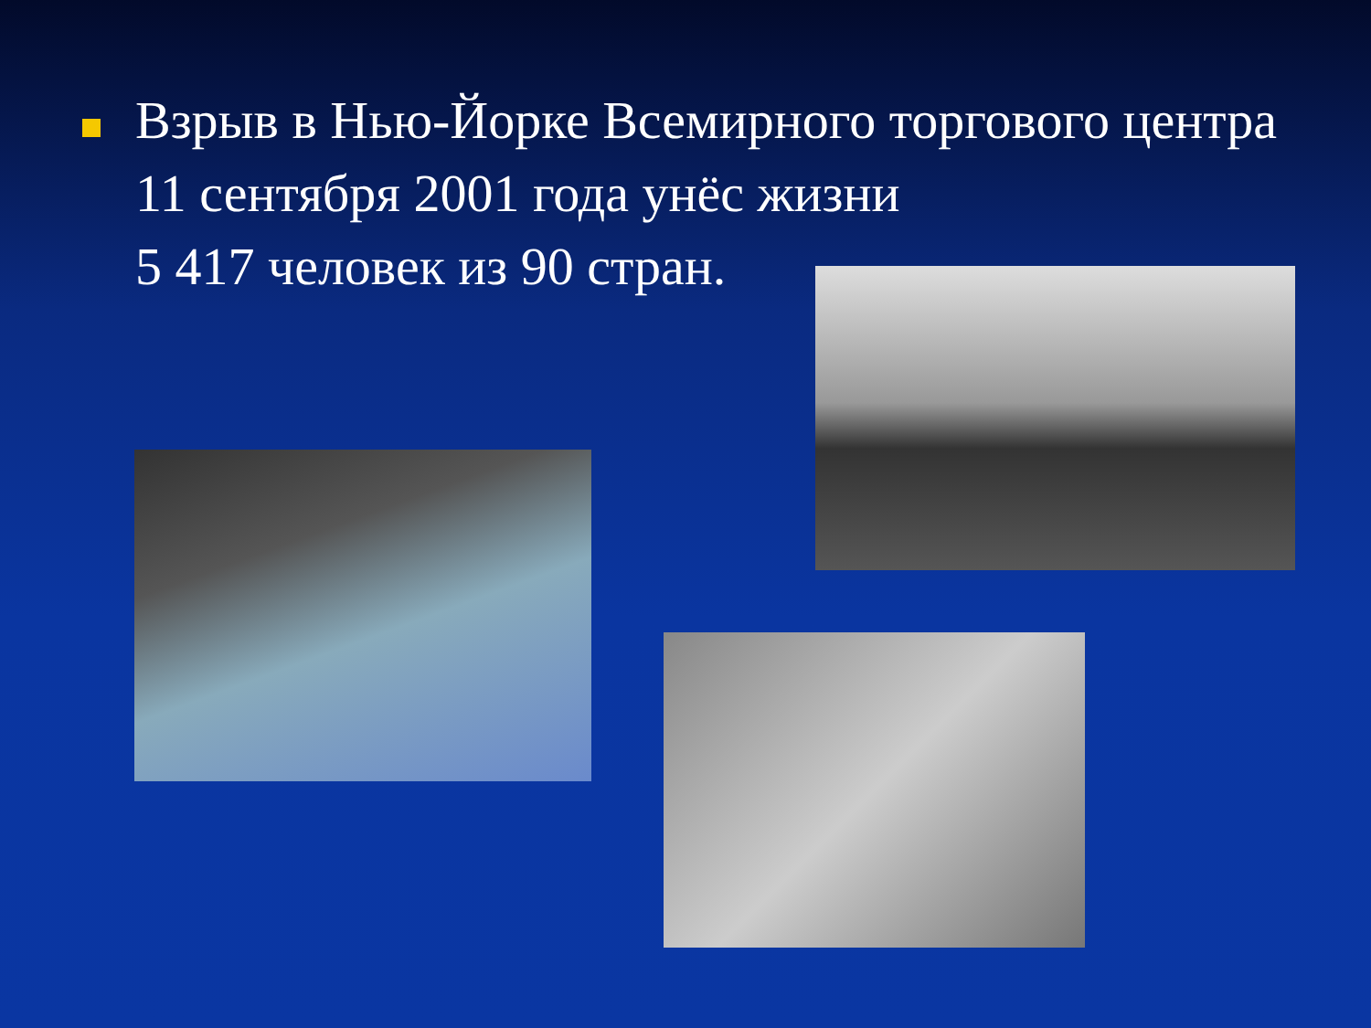Взрыв в Нью-Йорке Всемирного торгового центра 11 сентября 2001 года унёс жизни
5 417 человек из 90 стран.